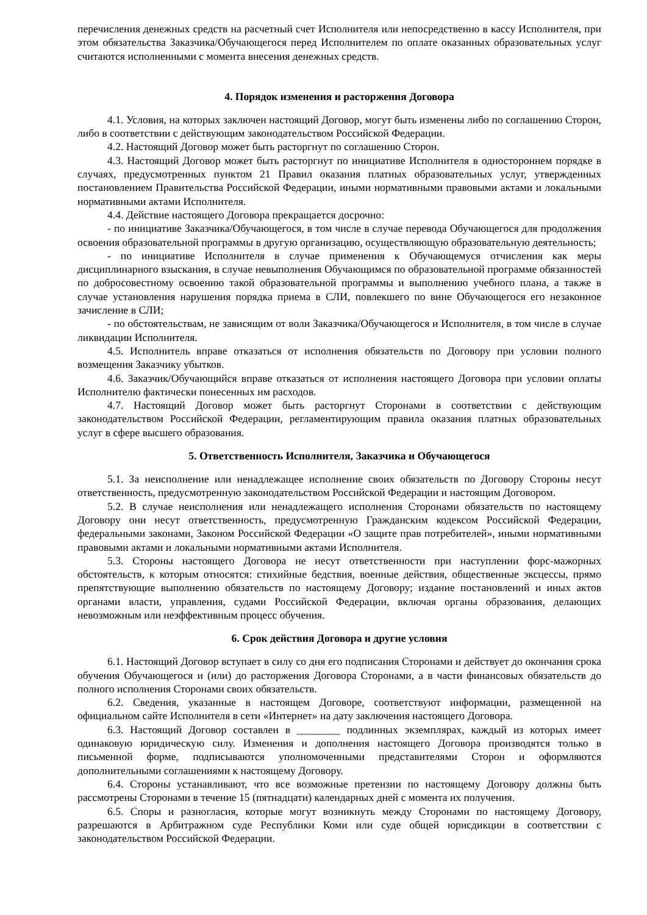перечисления денежных средств на расчетный счет Исполнителя или непосредственно в кассу Исполнителя, при этом обязательства Заказчика/Обучающегося перед Исполнителем по оплате оказанных образовательных услуг считаются исполненными с момента внесения денежных средств.
4. Порядок изменения и расторжения Договора
4.1. Условия, на которых заключен настоящий Договор, могут быть изменены либо по соглашению Сторон, либо в соответствии с действующим законодательством Российской Федерации.
4.2. Настоящий Договор может быть расторгнут по соглашению Сторон.
4.3. Настоящий Договор может быть расторгнут по инициативе Исполнителя в одностороннем порядке в случаях, предусмотренных пунктом 21 Правил оказания платных образовательных услуг, утвержденных постановлением Правительства Российской Федерации, иными нормативными правовыми актами и локальными нормативными актами Исполнителя.
4.4. Действие настоящего Договора прекращается досрочно:
- по инициативе Заказчика/Обучающегося, в том числе в случае перевода Обучающегося для продолжения освоения образовательной программы в другую организацию, осуществляющую образовательную деятельность;
- по инициативе Исполнителя в случае применения к Обучающемуся отчисления как меры дисциплинарного взыскания, в случае невыполнения Обучающимся по образовательной программе обязанностей по добросовестному освоению такой образовательной программы и выполнению учебного плана, а также в случае установления нарушения порядка приема в СЛИ, повлекшего по вине Обучающегося его незаконное зачисление в СЛИ;
- по обстоятельствам, не зависящим от воли Заказчика/Обучающегося и Исполнителя, в том числе в случае ликвидации Исполнителя.
4.5. Исполнитель вправе отказаться от исполнения обязательств по Договору при условии полного возмещения Заказчику убытков.
4.6. Заказчик/Обучающийся вправе отказаться от исполнения настоящего Договора при условии оплаты Исполнителю фактически понесенных им расходов.
4.7. Настоящий Договор может быть расторгнут Сторонами в соответствии с действующим законодательством Российской Федерации, регламентирующим правила оказания платных образовательных услуг в сфере высшего образования.
5. Ответственность Исполнителя, Заказчика и Обучающегося
5.1. За неисполнение или ненадлежащее исполнение своих обязательств по Договору Стороны несут ответственность, предусмотренную законодательством Российской Федерации и настоящим Договором.
5.2. В случае неисполнения или ненадлежащего исполнения Сторонами обязательств по настоящему Договору они несут ответственность, предусмотренную Гражданским кодексом Российской Федерации, федеральными законами, Законом Российской Федерации «О защите прав потребителей», иными нормативными правовыми актами и локальными нормативными актами Исполнителя.
5.3. Стороны настоящего Договора не несут ответственности при наступлении форс-мажорных обстоятельств, к которым относятся: стихийные бедствия, военные действия, общественные эксцессы, прямо препятствующие выполнению обязательств по настоящему Договору; издание постановлений и иных актов органами власти, управления, судами Российской Федерации, включая органы образования, делающих невозможным или неэффективным процесс обучения.
6. Срок действия Договора и другие условия
6.1. Настоящий Договор вступает в силу со дня его подписания Сторонами и действует до окончания срока обучения Обучающегося и (или) до расторжения Договора Сторонами, а в части финансовых обязательств до полного исполнения Сторонами своих обязательств.
6.2. Сведения, указанные в настоящем Договоре, соответствуют информации, размещенной на официальном сайте Исполнителя в сети «Интернет» на дату заключения настоящего Договора.
6.3. Настоящий Договор составлен в ________ подлинных экземплярах, каждый из которых имеет одинаковую юридическую силу. Изменения и дополнения настоящего Договора производятся только в письменной форме, подписываются уполномоченными представителями Сторон и оформляются дополнительными соглашениями к настоящему Договору.
6.4. Стороны устанавливают, что все возможные претензии по настоящему Договору должны быть рассмотрены Сторонами в течение 15 (пятнадцати) календарных дней с момента их получения.
6.5. Споры и разногласия, которые могут возникнуть между Сторонами по настоящему Договору, разрешаются в Арбитражном суде Республики Коми или суде общей юрисдикции в соответствии с законодательством Российской Федерации.